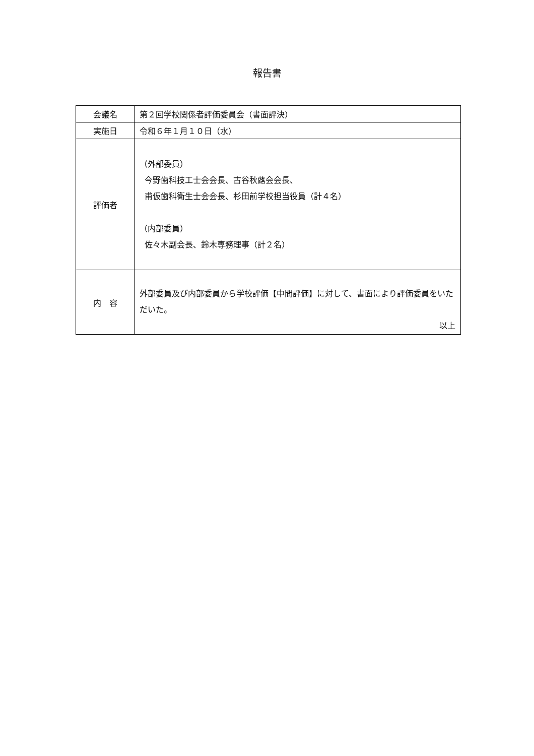報告書
| 会議名 | 第２回学校関係者評価委員会（書面評決） |
| 実施日 | 令和６年１月１０日（水） |
| 評価者 | （外部委員） 今野歯科技工士会会長、古谷秋蕗会会長、 甫仮歯科衛生士会会長、杉田前学校担当役員（計４名） （内部委員） 佐々木副会長、鈴木専務理事（計２名） |
| 内 容 | 外部委員及び内部委員から学校評価【中間評価】に対して、書面により評価委員をいただいた。 以上 |